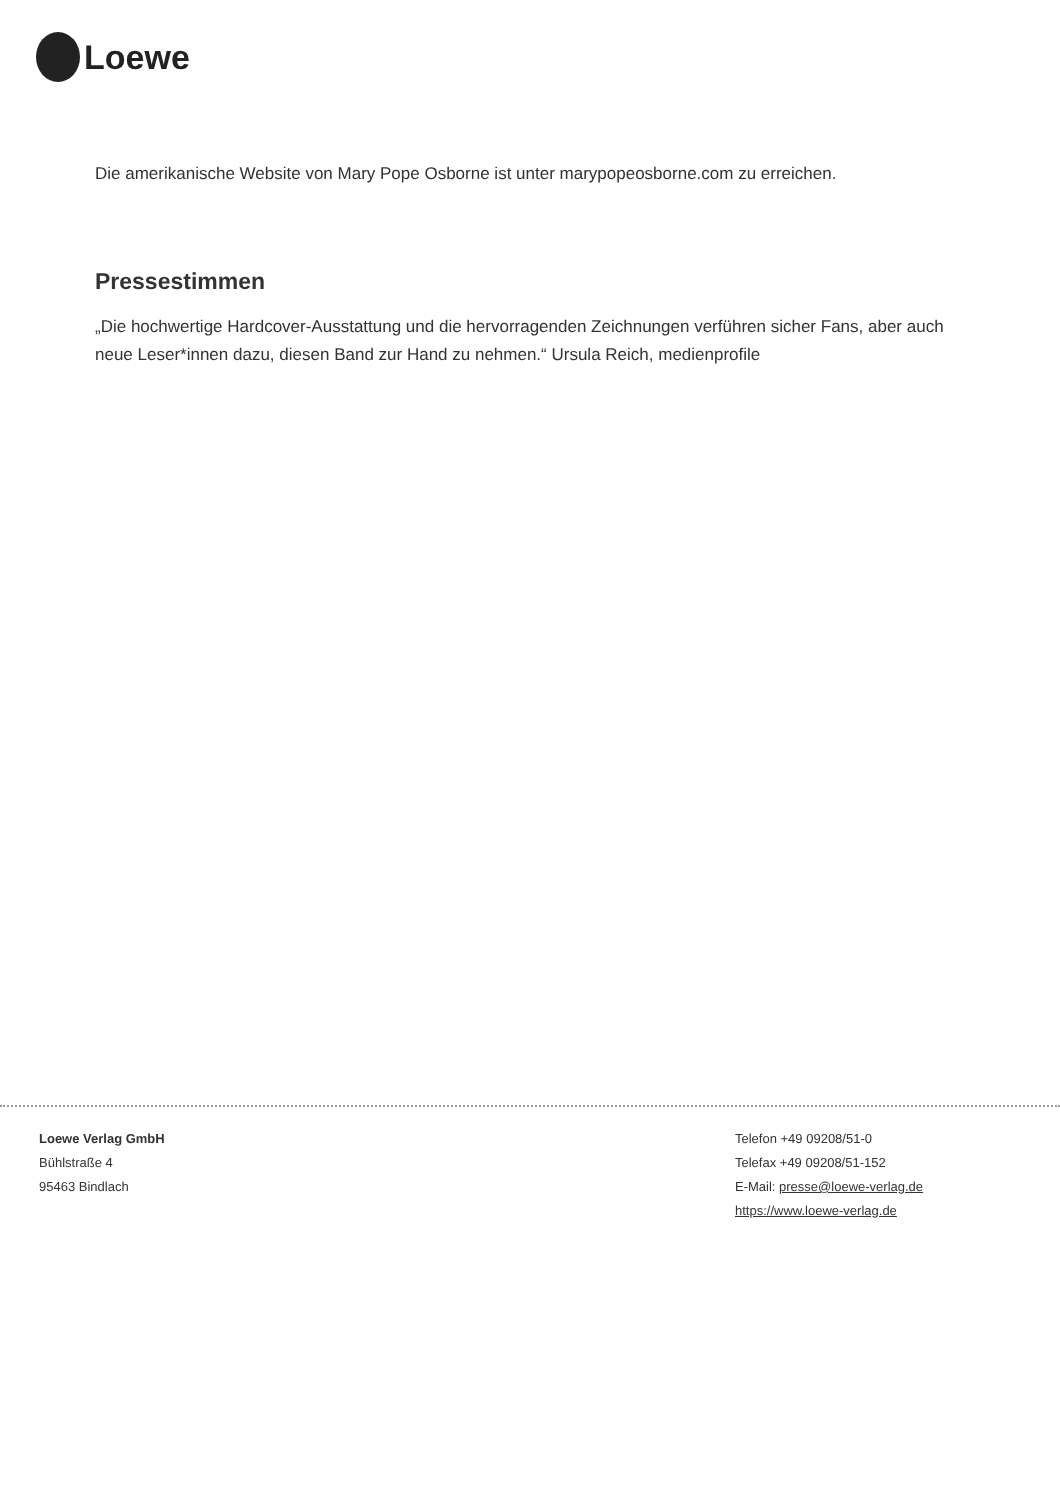Loewe
Die amerikanische Website von Mary Pope Osborne ist unter marypopeosborne.com zu erreichen.
Pressestimmen
„Die hochwertige Hardcover-Ausstattung und die hervorragenden Zeichnungen verführen sicher Fans, aber auch neue Leser*innen dazu, diesen Band zur Hand zu nehmen.“ Ursula Reich, medienprofile
Loewe Verlag GmbH
Bühlstraße 4
95463 Bindlach
Telefon +49 09208/51-0
Telefax +49 09208/51-152
E-Mail: presse@loewe-verlag.de
https://www.loewe-verlag.de